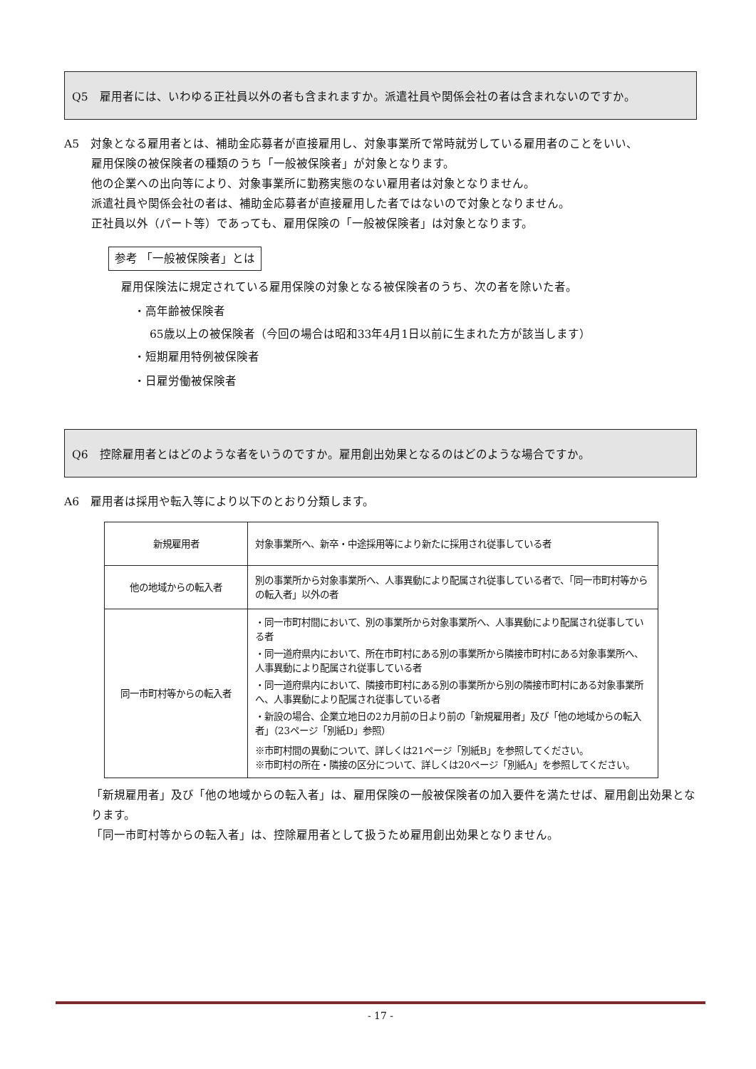Q5　雇用者には、いわゆる正社員以外の者も含まれますか。派遣社員や関係会社の者は含まれないのですか。
A5　対象となる雇用者とは、補助金応募者が直接雇用し、対象事業所で常時就労している雇用者のことをいい、
雇用保険の被保険者の種類のうち「一般被保険者」が対象となります。
他の企業への出向等により、対象事業所に勤務実態のない雇用者は対象となりません。
派遣社員や関係会社の者は、補助金応募者が直接雇用した者ではないので対象となりません。
正社員以外（パート等）であっても、雇用保険の「一般被保険者」は対象となります。
参考 「一般被保険者」とは
雇用保険法に規定されている雇用保険の対象となる被保険者のうち、次の者を除いた者。
・高年齢被保険者
65歳以上の被保険者（今回の場合は昭和33年4月1日以前に生まれた方が該当します）
・短期雇用特例被保険者
・日雇労働被保険者
Q6　控除雇用者とはどのような者をいうのですか。雇用創出効果となるのはどのような場合ですか。
A6　雇用者は採用や転入等により以下のとおり分類します。
| 新規雇用者 | 対象事業所へ、新卒・中途採用等により新たに採用され従事している者 |
| 他の地域からの転入者 | 別の事業所から対象事業所へ、人事異動により配属され従事している者で、「同一市町村等からの転入者」以外の者 |
| 同一市町村等からの転入者 | ・同一市町村間において、別の事業所から対象事業所へ、人事異動により配属され従事している者 ・同一道府県内において、所在市町村にある別の事業所から隣接市町村にある対象事業所へ、人事異動により配属され従事している者 ・同一道府県内において、隣接市町村にある別の事業所から別の隣接市町村にある対象事業所へ、人事異動により配属され従事している者 ・新設の場合、企業立地日の2カ月前の日より前の「新規雇用者」及び「他の地域からの転入者」（23ページ「別紙D」参照） ※市町村間の異動について、詳しくは21ページ「別紙B」を参照してください。 ※市町村の所在・隣接の区分について、詳しくは20ページ「別紙A」を参照してください。 |
「新規雇用者」及び「他の地域からの転入者」は、雇用保険の一般被保険者の加入要件を満たせば、雇用創出効果となります。
「同一市町村等からの転入者」は、控除雇用者として扱うため雇用創出効果となりません。
- 17 -